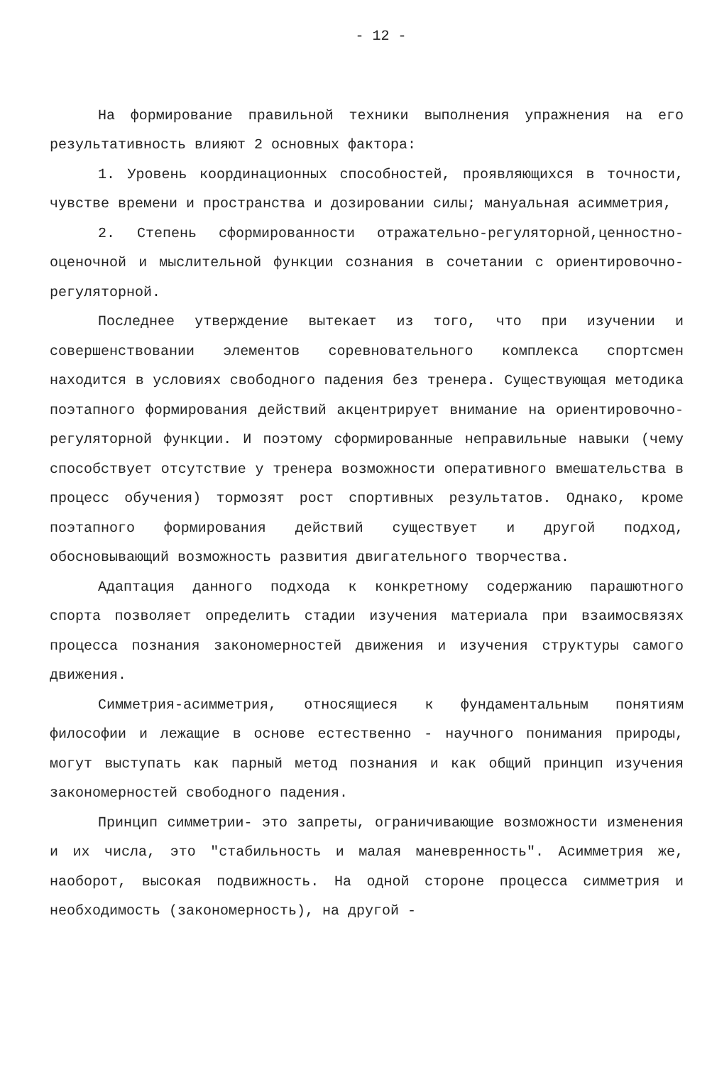- 12 -
На формирование правильной техники выполнения упражнения на его результативность влияют 2 основных фактора:
1. Уровень координационных способностей, проявляющихся в точности, чувстве времени и пространства и дозировании силы; мануальная асимметрия,
2. Степень сформированности отражательно-регуляторной,ценностно-оценочной и мыслительной функции сознания в сочетании с ориентировочно-регуляторной.
Последнее утверждение вытекает из того, что при изучении и совершенствовании элементов соревновательного комплекса спортсмен находится в условиях свободного падения без тренера. Существующая методика поэтапного формирования действий акцентрирует внимание на ориентировочно-регуляторной функции. И поэтому сформированные неправильные навыки (чему способствует отсутствие у тренера возможности оперативного вмешательства в процесс обучения) тормозят рост спортивных результатов. Однако, кроме поэтапного формирования действий существует и другой подход, обосновывающий возможность развития двигательного творчества.
Адаптация данного подхода к конкретному содержанию парашютного спорта позволяет определить стадии изучения материала при взаимосвязях процесса познания закономерностей движения и изучения структуры самого движения.
Симметрия-асимметрия, относящиеся к фундаментальным понятиям философии и лежащие в основе естественно - научного понимания природы, могут выступать как парный метод познания и как общий принцип изучения закономерностей свободного падения.
Принцип симметрии- это запреты, ограничивающие возможности изменения и их числа, это "стабильность и малая маневренность". Асимметрия же, наоборот, высокая подвижность. На одной стороне процесса симметрия и необходимость (закономерность), на другой -